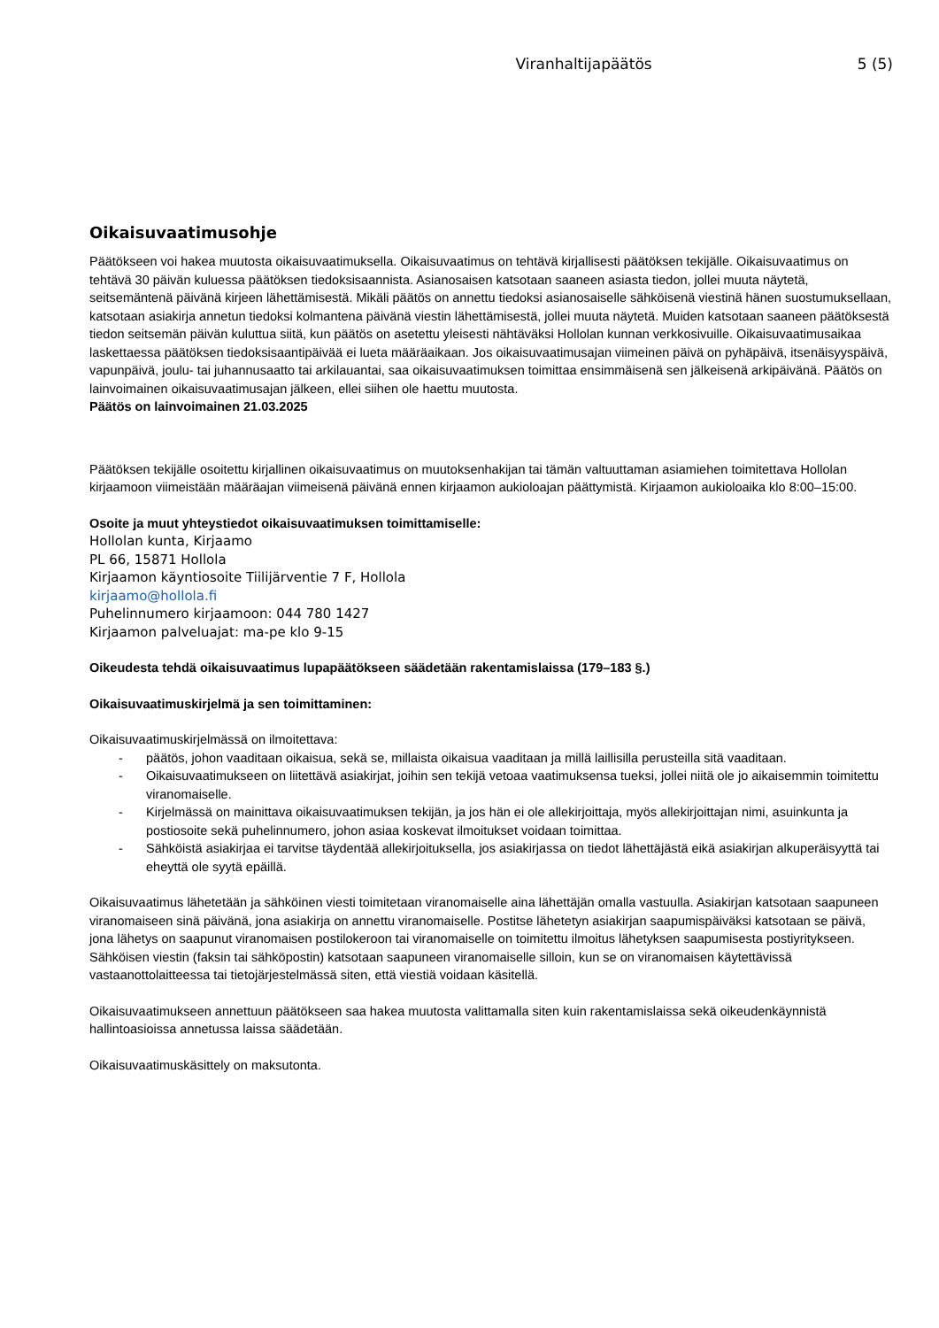Viranhaltijapäätös 5 (5)
Oikaisuvaatimusohje
Päätökseen voi hakea muutosta oikaisuvaatimuksella. Oikaisuvaatimus on tehtävä kirjallisesti päätöksen tekijälle. Oikaisuvaatimus on tehtävä 30 päivän kuluessa päätöksen tiedoksisaannista. Asianosaisen katsotaan saaneen asiasta tiedon, jollei muuta näytetä, seitsemäntenä päivänä kirjeen lähettämisestä. Mikäli päätös on annettu tiedoksi asianosaiselle sähköisenä viestinä hänen suostumuksellaan, katsotaan asiakirja annetun tiedoksi kolmantena päivänä viestin lähettämisestä, jollei muuta näytetä. Muiden katsotaan saaneen päätöksestä tiedon seitsemän päivän kuluttua siitä, kun päätös on asetettu yleisesti nähtäväksi Hollolan kunnan verkkosivuille. Oikaisuvaatimusaikaa laskettaessa päätöksen tiedoksisaantipäivää ei lueta määräaikaan. Jos oikaisuvaatimusajan viimeinen päivä on pyhäpäivä, itsenäisyyspäivä, vapunpäivä, joulu- tai juhannusaatto tai arkilauantai, saa oikaisuvaatimuksen toimittaa ensimmäisenä sen jälkeisenä arkipäivänä. Päätös on lainvoimainen oikaisuvaatimusajan jälkeen, ellei siihen ole haettu muutosta.
Päätös on lainvoimainen 21.03.2025
Päätöksen tekijälle osoitettu kirjallinen oikaisuvaatimus on muutoksenhakijan tai tämän valtuuttaman asiamiehen toimitettava Hollolan kirjaamoon viimeistään määräajan viimeisenä päivänä ennen kirjaamon aukioloajan päättymistä. Kirjaamon aukioloaika klo 8:00–15:00.
Osoite ja muut yhteystiedot oikaisuvaatimuksen toimittamiselle:
Hollolan kunta, Kirjaamo
PL 66, 15871 Hollola
Kirjaamon käyntiosoite Tiilijärventie 7 F, Hollola
kirjaamo@hollola.fi
Puhelinnumero kirjaamoon: 044 780 1427
Kirjaamon palveluajat: ma-pe klo 9-15
Oikeudesta tehdä oikaisuvaatimus lupapäätökseen säädetään rakentamislaissa (179–183 §.)
Oikaisuvaatimuskirjelmä ja sen toimittaminen:
Oikaisuvaatimuskirjelmässä on ilmoitettava:
- päätös, johon vaaditaan oikaisua, sekä se, millaista oikaisua vaaditaan ja millä laillisilla perusteilla sitä vaaditaan.
- Oikaisuvaatimukseen on liitettävä asiakirjat, joihin sen tekijä vetoaa vaatimuksensa tueksi, jollei niitä ole jo aikaisemmin toimitettu viranomaiselle.
- Kirjelmässä on mainittava oikaisuvaatimuksen tekijän, ja jos hän ei ole allekirjoittaja, myös allekirjoittajan nimi, asuinkunta ja postiosoite sekä puhelinnumero, johon asiaa koskevat ilmoitukset voidaan toimittaa.
- Sähköistä asiakirjaa ei tarvitse täydentää allekirjoituksella, jos asiakirjassa on tiedot lähettäjästä eikä asiakirjan alkuperäisyyttä tai eheyttä ole syytä epäillä.
Oikaisuvaatimus lähetetään ja sähköinen viesti toimitetaan viranomaiselle aina lähettäjän omalla vastuulla. Asiakirjan katsotaan saapuneen viranomaiseen sinä päivänä, jona asiakirja on annettu viranomaiselle. Postitse lähetetyn asiakirjan saapumispäiväksi katsotaan se päivä, jona lähetys on saapunut viranomaisen postilokeroon tai viranomaiselle on toimitettu ilmoitus lähetyksen saapumisesta postiyritykseen. Sähköisen viestin (faksin tai sähköpostin) katsotaan saapuneen viranomaiselle silloin, kun se on viranomaisen käytettävissä vastaanottolaitteessa tai tietojärjestelmässä siten, että viestiä voidaan käsitellä.
Oikaisuvaatimukseen annettuun päätökseen saa hakea muutosta valittamalla siten kuin rakentamislaissa sekä oikeudenkäynnistä hallintoasioissa annetussa laissa säädetään.
Oikaisuvaatimuskäsittely on maksutonta.